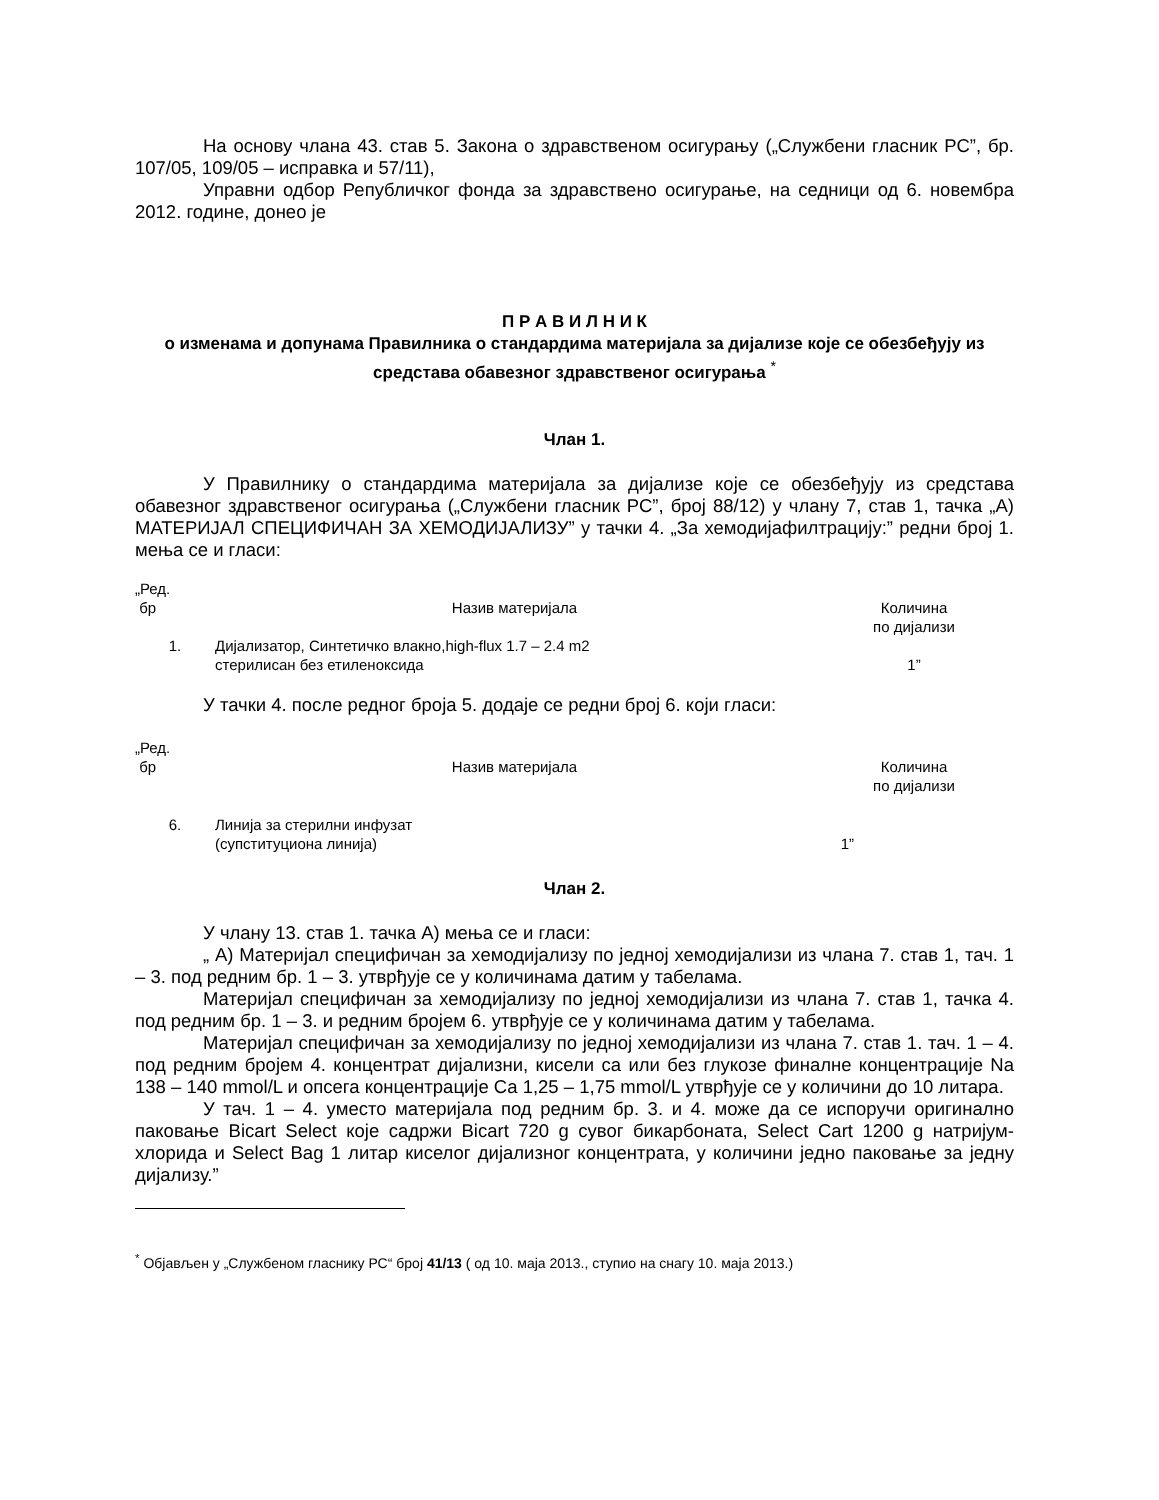На основу члана 43. став 5. Закона о здравственом осигурању („Службени гласник РС”, бр. 107/05, 109/05 – исправка и 57/11),
Управни одбор Републичког фонда за здравствено осигурање, на седници од 6. новембра 2012. године, донео је
П Р А В И Л Н И К
о изменама и допунама Правилника о стандардима материјала за дијализе које се обезбеђују из средстава обавезног здравственог осигурања <sup>*</sup>
Члан 1.
У Правилнику о стандардима материјала за дијализе које се обезбеђују из средстава обавезног здравственог осигурања („Службени гласник РС”, број 88/12) у члану 7, став 1, тачка „А) МАТЕРИЈАЛ СПЕЦИФИЧАН ЗА ХЕМОДИЈАЛИЗУ” у тачки 4. „За хемодијафилтрацију:” редни број 1. мења се и гласи:
| „Ред. бр | Назив материјала | Количина по дијализи |
| 1. | Дијализатор, Синтетичко влакно,high-flux 1.7 – 2.4 m2 стерилисан без етиленоксида | 1” |
У тачки 4. после редног броја 5. додаје се редни број 6. који гласи:
| „Ред. бр | Назив материјала | Количина по дијализи |
| 6. | Линија за стерилни инфузат (супституциона линија) | 1” |
Члан 2.
У члану 13. став 1. тачка А) мења се и гласи:
„ А) Материјал специфичан за хемодијализу по једној хемодијализи из члана 7. став 1, тач. 1 – 3. под редним бр. 1 – 3. утврђује се у количинама датим у табелама.
Материјал специфичан за хемодијализу по једној хемодијализи из члана 7. став 1, тачка 4. под редним бр. 1 – 3. и редним бројем 6. утврђује се у количинама датим у табелама.
Материјал специфичан за хемодијализу по једној хемодијализи из члана 7. став 1. тач. 1 – 4. под редним бројем 4. концентрат дијализни, кисели са или без глукозе финалне концентрације Na 138 – 140 mmol/L и опсега концентрације Ca 1,25 – 1,75 mmol/L утврђује се у количини до 10 литара.
У тач. 1 – 4. уместо материјала под редним бр. 3. и 4. може да се испоручи оригинално паковање Bicart Select које садржи Bicart 720 g сувог бикарбоната, Select Cart 1200 g натријум- хлорида и Select Bag 1 литар киселог дијализног концентрата, у количини једно паковање за једну дијализу.”
<sup>*</sup> Објављен у „Службеном гласнику РС“ број 41/13 ( од 10. маја 2013., ступио на снагу 10. маја 2013.)